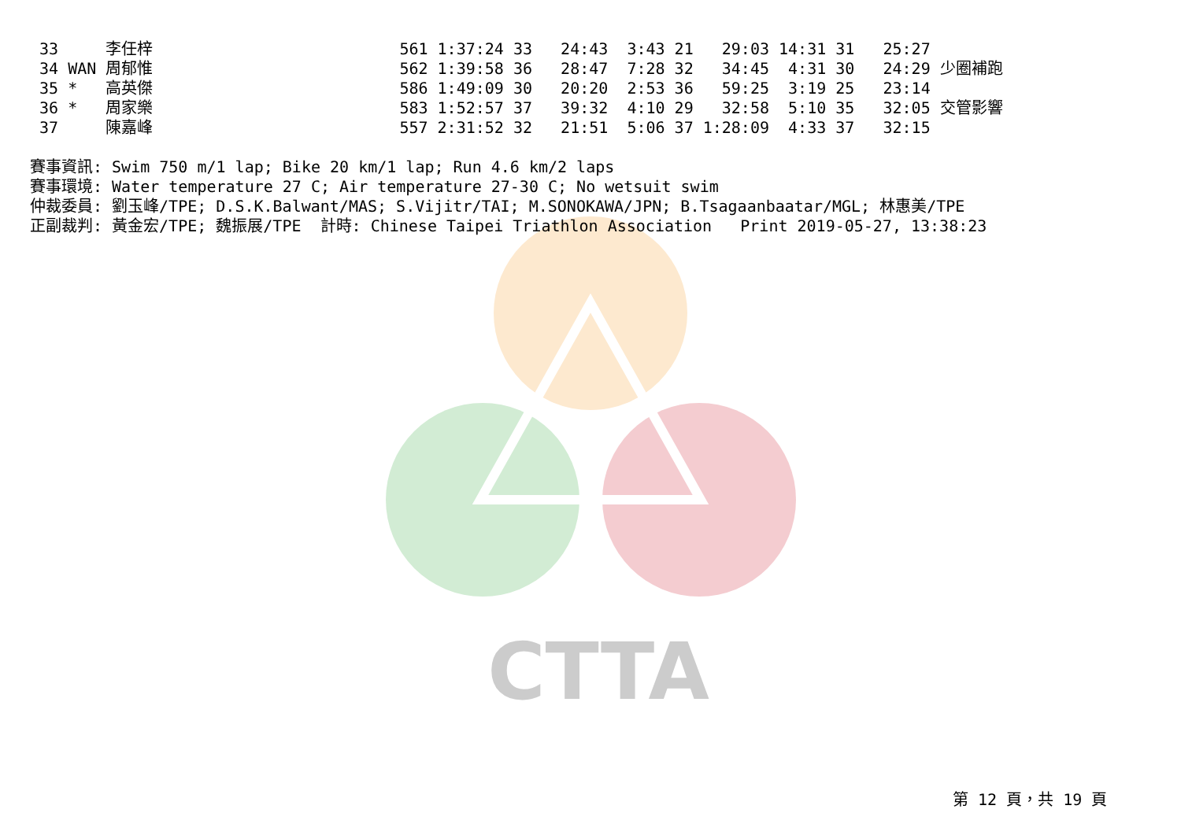CTTA
 33     李任梓                          561 1:37:24 33   24:43  3:43 21   29:03 14:31 31   25:27
 34 WAN 周郁惟                          562 1:39:58 36   28:47  7:28 32   34:45  4:31 30   24:29 少圈補跑
 35 *   高英傑                          586 1:49:09 30   20:20  2:53 36   59:25  3:19 25   23:14
 36 *   周家樂                          583 1:52:57 37   39:32  4:10 29   32:58  5:10 35   32:05 交管影響
 37     陳嘉峰                          557 2:31:52 32   21:51  5:06 37 1:28:09  4:33 37   32:15

賽事資訊: Swim 750 m/1 lap; Bike 20 km/1 lap; Run 4.6 km/2 laps
賽事環境: Water temperature 27 C; Air temperature 27-30 C; No wetsuit swim
仲裁委員: 劉玉峰/TPE; D.S.K.Balwant/MAS; S.Vijitr/TAI; M.SONOKAWA/JPN; B.Tsagaanbaatar/MGL; 林惠美/TPE
正副裁判: 黃金宏/TPE; 魏振展/TPE  計時: Chinese Taipei Triathlon Association   Print 2019-05-27, 13:38:23
第 12 頁，共 19 頁